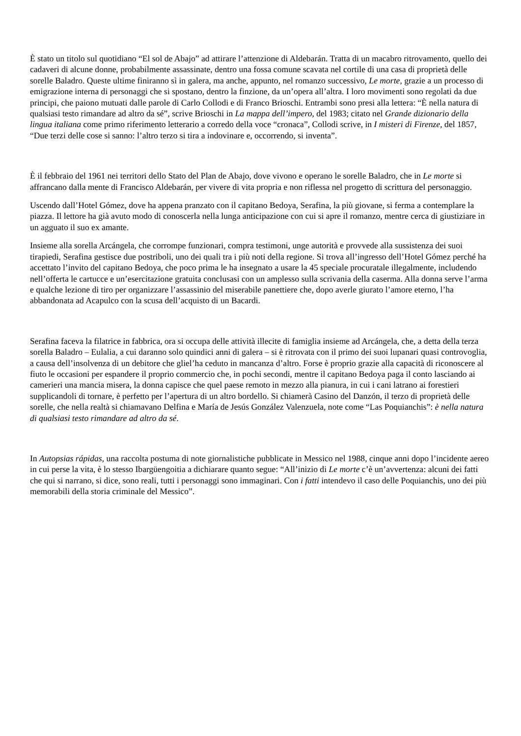È stato un titolo sul quotidiano “El sol de Abajo” ad attirare l’attenzione di Aldebarán. Tratta di un macabro ritrovamento, quello dei cadaveri di alcune donne, probabilmente assassinate, dentro una fossa comune scavata nel cortile di una casa di proprietà delle sorelle Baladro. Queste ultime finiranno sì in galera, ma anche, appunto, nel romanzo successivo, Le morte, grazie a un processo di emigrazione interna di personaggi che si spostano, dentro la finzione, da un’opera all’altra. I loro movimenti sono regolati da due principi, che paiono mutuati dalle parole di Carlo Collodi e di Franco Brioschi. Entrambi sono presi alla lettera: “È nella natura di qualsiasi testo rimandare ad altro da sé”, scrive Brioschi in La mappa dell’impero, del 1983; citato nel Grande dizionario della lingua italiana come primo riferimento letterario a corredo della voce “cronaca”, Collodi scrive, in I misteri di Firenze, del 1857, “Due terzi delle cose si sanno: l’altro terzo si tira a indovinare e, occorrendo, si inventa”.
È il febbraio del 1961 nei territori dello Stato del Plan de Abajo, dove vivono e operano le sorelle Baladro, che in Le morte si affrancano dalla mente di Francisco Aldebarán, per vivere di vita propria e non riflessa nel progetto di scrittura del personaggio.
Uscendo dall’Hotel Gómez, dove ha appena pranzato con il capitano Bedoya, Serafina, la più giovane, si ferma a contemplare la piazza. Il lettore ha già avuto modo di conoscerla nella lunga anticipazione con cui si apre il romanzo, mentre cerca di giustiziare in un agguato il suo ex amante.
Insieme alla sorella Arcángela, che corrompe funzionari, compra testimoni, unge autorità e provvede alla sussistenza dei suoi tirapiedi, Serafina gestisce due postriboli, uno dei quali tra i più noti della regione. Si trova all’ingresso dell’Hotel Gómez perché ha accettato l’invito del capitano Bedoya, che poco prima le ha insegnato a usare la 45 speciale procuratale illegalmente, includendo nell’offerta le cartucce e un’esercitazione gratuita conclusasi con un amplesso sulla scrivania della caserma. Alla donna serve l’arma e qualche lezione di tiro per organizzare l’assassinio del miserabile panettiere che, dopo averle giurato l’amore eterno, l’ha abbandonata ad Acapulco con la scusa dell’acquisto di un Bacardi.
Serafina faceva la filatrice in fabbrica, ora si occupa delle attività illecite di famiglia insieme ad Arcángela, che, a detta della terza sorella Baladro – Eulalia, a cui daranno solo quindici anni di galera – si è ritrovata con il primo dei suoi lupanari quasi controvoglia, a causa dell’insolvenza di un debitore che gliel’ha ceduto in mancanza d’altro. Forse è proprio grazie alla capacità di riconoscere al fiuto le occasioni per espandere il proprio commercio che, in pochi secondi, mentre il capitano Bedoya paga il conto lasciando ai camerieri una mancia misera, la donna capisce che quel paese remoto in mezzo alla pianura, in cui i cani latrano ai forestieri supplicandoli di tornare, è perfetto per l’apertura di un altro bordello. Si chiamerà Casino del Danzón, il terzo di proprietà delle sorelle, che nella realtà si chiamavano Delfina e María de Jesús González Valenzuela, note come “Las Poquianchis”: è nella natura di qualsiasi testo rimandare ad altro da sé.
In Autopsias rápidas, una raccolta postuma di note giornalistiche pubblicate in Messico nel 1988, cinque anni dopo l’incidente aereo in cui perse la vita, è lo stesso Ibargüengoitia a dichiarare quanto segue: “All’inizio di Le morte c’è un’avvertenza: alcuni dei fatti che qui si narrano, si dice, sono reali, tutti i personaggi sono immaginari. Con i fatti intendevo il caso delle Poquianchis, uno dei più memorabili della storia criminale del Messico”.